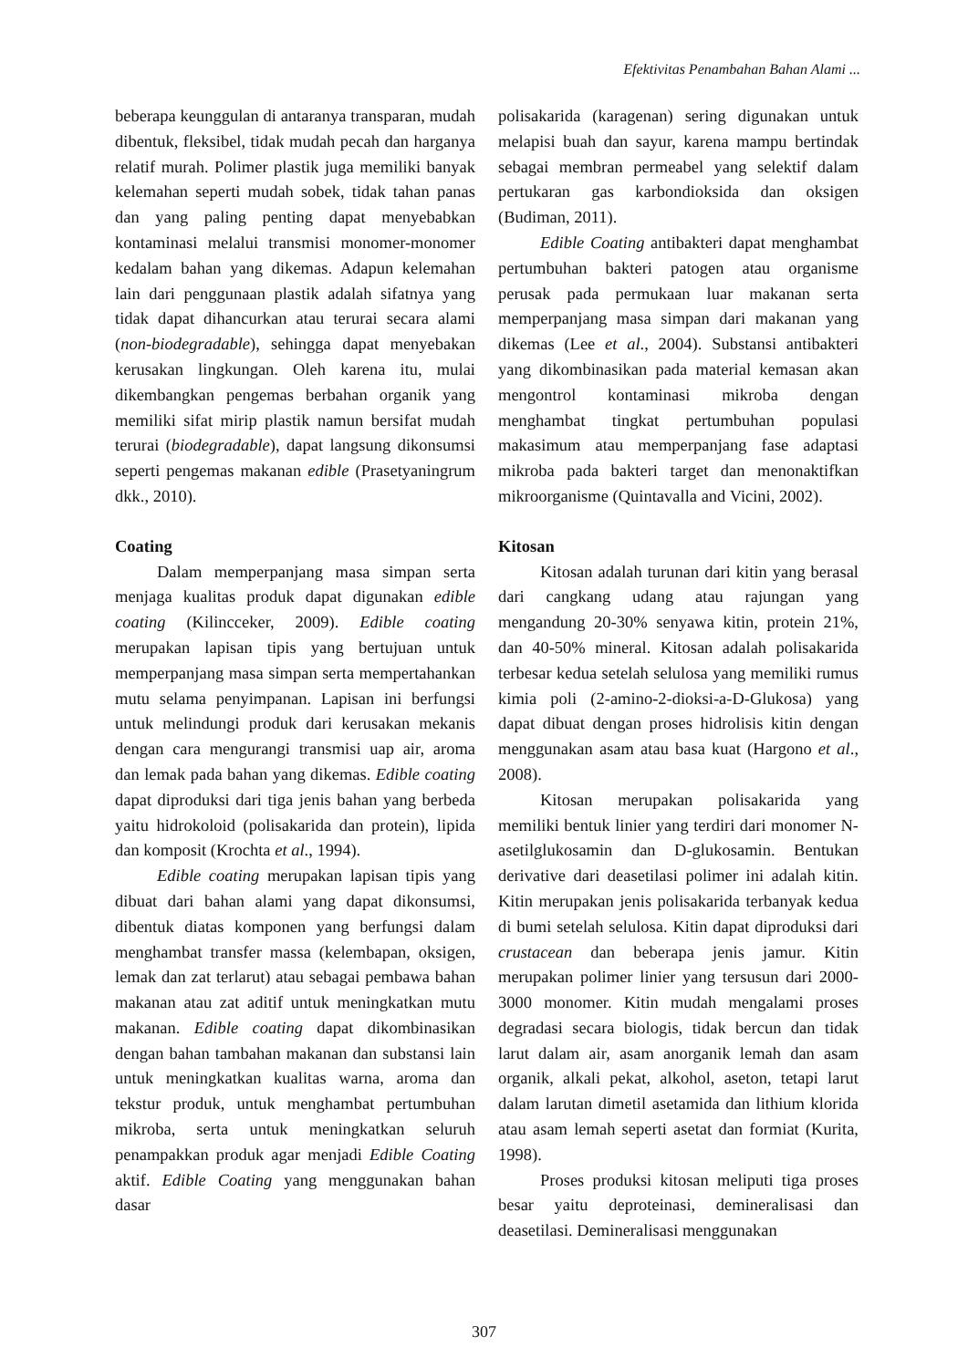Efektivitas Penambahan Bahan Alami ...
beberapa keunggulan di antaranya transparan, mudah dibentuk, fleksibel, tidak mudah pecah dan harganya relatif murah. Polimer plastik juga memiliki banyak kelemahan seperti mudah sobek, tidak tahan panas dan yang paling penting dapat menyebabkan kontaminasi melalui transmisi monomer-monomer kedalam bahan yang dikemas. Adapun kelemahan lain dari penggunaan plastik adalah sifatnya yang tidak dapat dihancurkan atau terurai secara alami (non-biodegradable), sehingga dapat menyebakan kerusakan lingkungan. Oleh karena itu, mulai dikembangkan pengemas berbahan organik yang memiliki sifat mirip plastik namun bersifat mudah terurai (biodegradable), dapat langsung dikonsumsi seperti pengemas makanan edible (Prasetyaningrum dkk., 2010).
Coating
Dalam memperpanjang masa simpan serta menjaga kualitas produk dapat digunakan edible coating (Kilincceker, 2009). Edible coating merupakan lapisan tipis yang bertujuan untuk memperpanjang masa simpan serta mempertahankan mutu selama penyimpanan. Lapisan ini berfungsi untuk melindungi produk dari kerusakan mekanis dengan cara mengurangi transmisi uap air, aroma dan lemak pada bahan yang dikemas. Edible coating dapat diproduksi dari tiga jenis bahan yang berbeda yaitu hidrokoloid (polisakarida dan protein), lipida dan komposit (Krochta et al., 1994).
Edible coating merupakan lapisan tipis yang dibuat dari bahan alami yang dapat dikonsumsi, dibentuk diatas komponen yang berfungsi dalam menghambat transfer massa (kelembapan, oksigen, lemak dan zat terlarut) atau sebagai pembawa bahan makanan atau zat aditif untuk meningkatkan mutu makanan. Edible coating dapat dikombinasikan dengan bahan tambahan makanan dan substansi lain untuk meningkatkan kualitas warna, aroma dan tekstur produk, untuk menghambat pertumbuhan mikroba, serta untuk meningkatkan seluruh penampakkan produk agar menjadi Edible Coating aktif. Edible Coating yang menggunakan bahan dasar
polisakarida (karagenan) sering digunakan untuk melapisi buah dan sayur, karena mampu bertindak sebagai membran permeabel yang selektif dalam pertukaran gas karbondioksida dan oksigen (Budiman, 2011).
Edible Coating antibakteri dapat menghambat pertumbuhan bakteri patogen atau organisme perusak pada permukaan luar makanan serta memperpanjang masa simpan dari makanan yang dikemas (Lee et al., 2004). Substansi antibakteri yang dikombinasikan pada material kemasan akan mengontrol kontaminasi mikroba dengan menghambat tingkat pertumbuhan populasi makasimum atau memperpanjang fase adaptasi mikroba pada bakteri target dan menonaktifkan mikroorganisme (Quintavalla and Vicini, 2002).
Kitosan
Kitosan adalah turunan dari kitin yang berasal dari cangkang udang atau rajungan yang mengandung 20-30% senyawa kitin, protein 21%, dan 40-50% mineral. Kitosan adalah polisakarida terbesar kedua setelah selulosa yang memiliki rumus kimia poli (2-amino-2-dioksi-a-D-Glukosa) yang dapat dibuat dengan proses hidrolisis kitin dengan menggunakan asam atau basa kuat (Hargono et al., 2008).
Kitosan merupakan polisakarida yang memiliki bentuk linier yang terdiri dari monomer N-asetilglukosamin dan D-glukosamin. Bentukan derivative dari deasetilasi polimer ini adalah kitin. Kitin merupakan jenis polisakarida terbanyak kedua di bumi setelah selulosa. Kitin dapat diproduksi dari crustacean dan beberapa jenis jamur. Kitin merupakan polimer linier yang tersusun dari 2000-3000 monomer. Kitin mudah mengalami proses degradasi secara biologis, tidak bercun dan tidak larut dalam air, asam anorganik lemah dan asam organik, alkali pekat, alkohol, aseton, tetapi larut dalam larutan dimetil asetamida dan lithium klorida atau asam lemah seperti asetat dan formiat (Kurita, 1998).
Proses produksi kitosan meliputi tiga proses besar yaitu deproteinasi, demineralisasi dan deasetilasi. Demineralisasi menggunakan
307